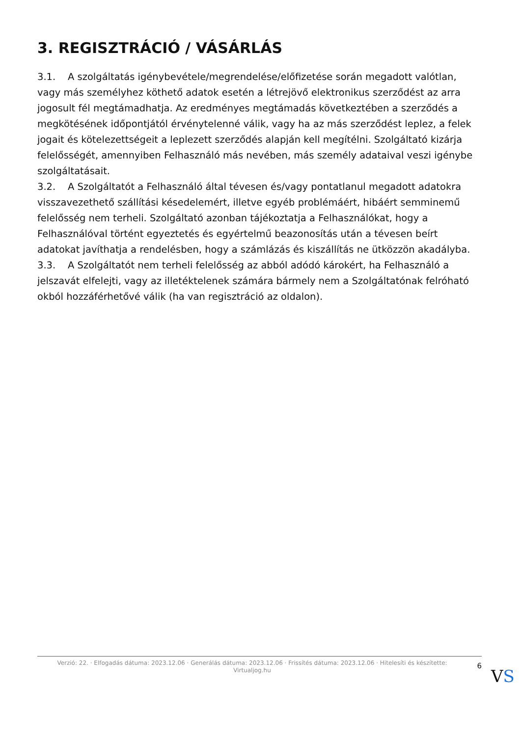3. REGISZTRÁCIÓ / VÁSÁRLÁS
3.1. A szolgáltatás igénybevétele/megrendelése/előfizetése során megadott valótlan, vagy más személyhez köthető adatok esetén a létrejövő elektronikus szerződést az arra jogosult fél megtámadhatja. Az eredményes megtámadás következtében a szerződés a megkötésének időpontjától érvénytelenné válik, vagy ha az más szerződést leplez, a felek jogait és kötelezettségeit a leplezett szerződés alapján kell megítélni. Szolgáltató kizárja felelősségét, amennyiben Felhasználó más nevében, más személy adataival veszi igénybe szolgáltatásait.
3.2. A Szolgáltatót a Felhasználó által tévesen és/vagy pontatlanul megadott adatokra visszavezethető szállítási késedelemért, illetve egyéb problémáért, hibáért semminemű felelősség nem terheli. Szolgáltató azonban tájékoztatja a Felhasználókat, hogy a Felhasználóval történt egyeztetés és egyértelmű beazonosítás után a tévesen beírt adatokat javíthatja a rendelésben, hogy a számlázás és kiszállítás ne ütközzön akadályba.
3.3. A Szolgáltatót nem terheli felelősség az abból adódó károkért, ha Felhasználó a jelszavát elfelejti, vagy az illetéktelenek számára bármely nem a Szolgáltatónak felróható okból hozzáférhetővé válik (ha van regisztráció az oldalon).
Verzió: 22. · Elfogadás dátuma: 2023.12.06 · Generálás dátuma: 2023.12.06 · Frissítés dátuma: 2023.12.06 · Hitelesíti és készítette:
Virtualjog.hu
6
VS